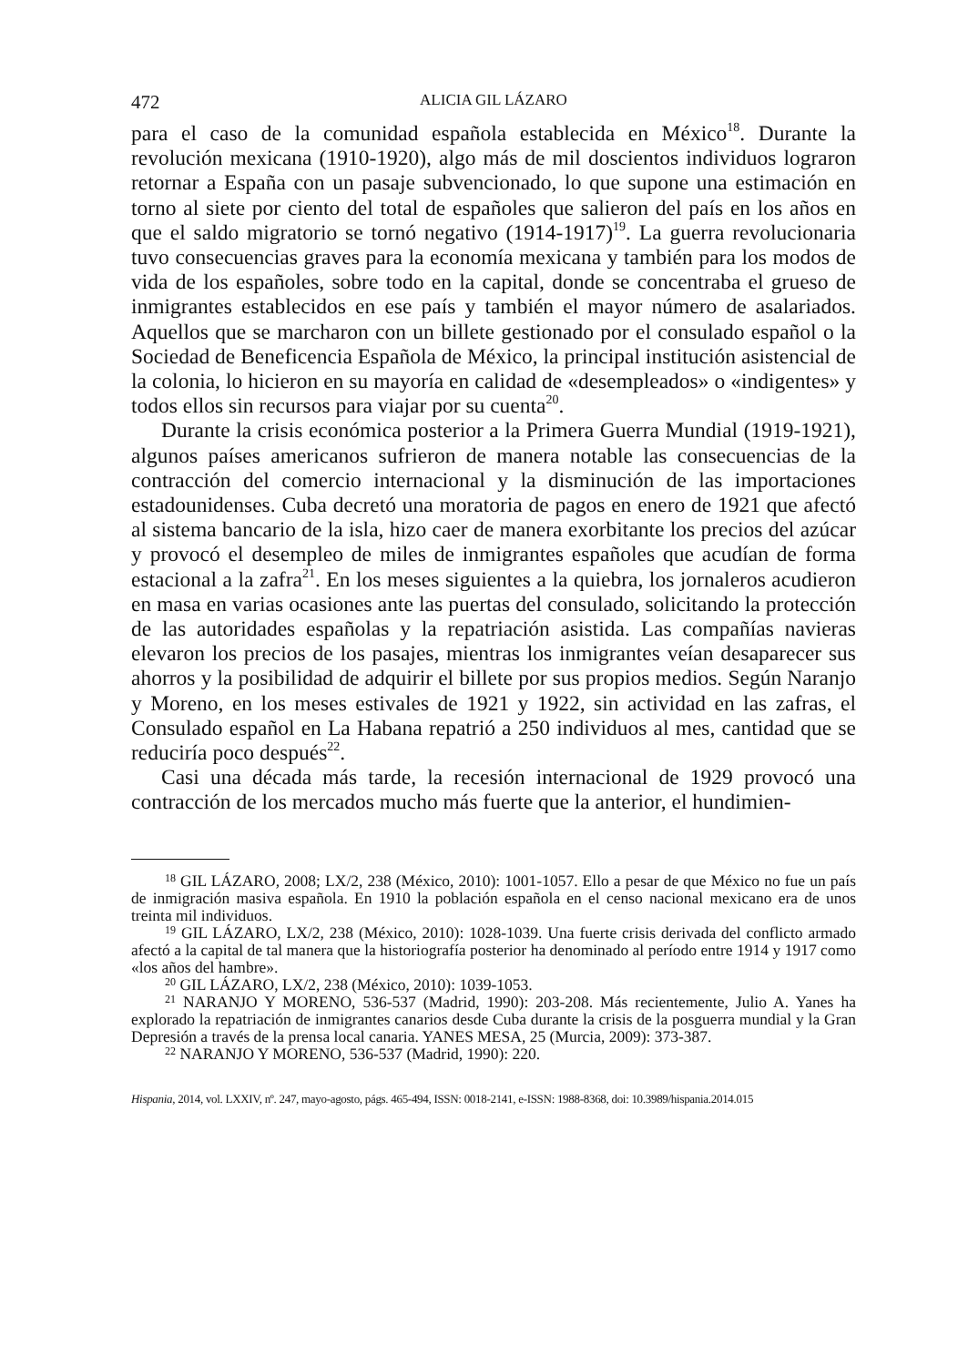472 ALICIA GIL LÁZARO
para el caso de la comunidad española establecida en México<sup>18</sup>. Durante la revolución mexicana (1910-1920), algo más de mil doscientos individuos lograron retornar a España con un pasaje subvencionado, lo que supone una estimación en torno al siete por ciento del total de españoles que salieron del país en los años en que el saldo migratorio se tornó negativo (1914-1917)<sup>19</sup>. La guerra revolucionaria tuvo consecuencias graves para la economía mexicana y también para los modos de vida de los españoles, sobre todo en la capital, donde se concentraba el grueso de inmigrantes establecidos en ese país y también el mayor número de asalariados. Aquellos que se marcharon con un billete gestionado por el consulado español o la Sociedad de Beneficencia Española de México, la principal institución asistencial de la colonia, lo hicieron en su mayoría en calidad de «desempleados» o «indigentes» y todos ellos sin recursos para viajar por su cuenta<sup>20</sup>.
Durante la crisis económica posterior a la Primera Guerra Mundial (1919-1921), algunos países americanos sufrieron de manera notable las consecuencias de la contracción del comercio internacional y la disminución de las importaciones estadounidenses. Cuba decretó una moratoria de pagos en enero de 1921 que afectó al sistema bancario de la isla, hizo caer de manera exorbitante los precios del azúcar y provocó el desempleo de miles de inmigrantes españoles que acudían de forma estacional a la zafra<sup>21</sup>. En los meses siguientes a la quiebra, los jornaleros acudieron en masa en varias ocasiones ante las puertas del consulado, solicitando la protección de las autoridades españolas y la repatriación asistida. Las compañías navieras elevaron los precios de los pasajes, mientras los inmigrantes veían desaparecer sus ahorros y la posibilidad de adquirir el billete por sus propios medios. Según Naranjo y Moreno, en los meses estivales de 1921 y 1922, sin actividad en las zafras, el Consulado español en La Habana repatrió a 250 individuos al mes, cantidad que se reduciría poco después<sup>22</sup>.
Casi una década más tarde, la recesión internacional de 1929 provocó una contracción de los mercados mucho más fuerte que la anterior, el hundimien-
<sup>18</sup> GIL LÁZARO, 2008; LX/2, 238 (México, 2010): 1001-1057. Ello a pesar de que México no fue un país de inmigración masiva española. En 1910 la población española en el censo nacional mexicano era de unos treinta mil individuos.
<sup>19</sup> GIL LÁZARO, LX/2, 238 (México, 2010): 1028-1039. Una fuerte crisis derivada del conflicto armado afectó a la capital de tal manera que la historiografía posterior ha denominado al período entre 1914 y 1917 como «los años del hambre».
<sup>20</sup> GIL LÁZARO, LX/2, 238 (México, 2010): 1039-1053.
<sup>21</sup> NARANJO Y MORENO, 536-537 (Madrid, 1990): 203-208. Más recientemente, Julio A. Yanes ha explorado la repatriación de inmigrantes canarios desde Cuba durante la crisis de la posguerra mundial y la Gran Depresión a través de la prensa local canaria. YANES MESA, 25 (Murcia, 2009): 373-387.
<sup>22</sup> NARANJO Y MORENO, 536-537 (Madrid, 1990): 220.
Hispania, 2014, vol. LXXIV, nº. 247, mayo-agosto, págs. 465-494, ISSN: 0018-2141, e-ISSN: 1988-8368, doi: 10.3989/hispania.2014.015